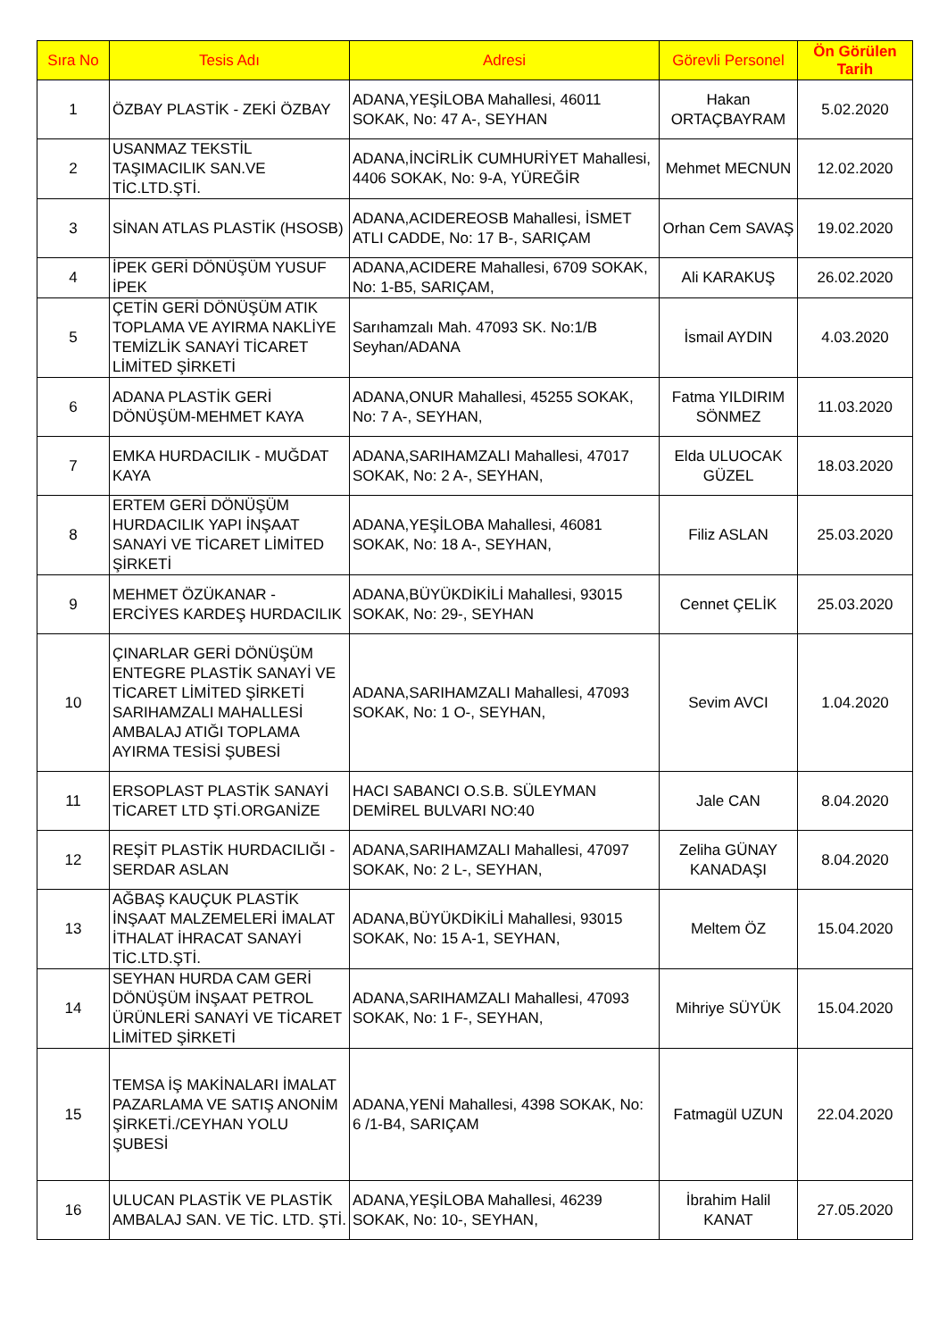| Sıra No | Tesis Adı | Adresi | Görevli Personel | Ön Görülen Tarih |
| --- | --- | --- | --- | --- |
| 1 | ÖZBAY PLASTİK - ZEKİ ÖZBAY | ADANA,YEŞİLOBA Mahallesi, 46011 SOKAK, No: 47 A-, SEYHAN | Hakan ORTAÇBAYRAM | 5.02.2020 |
| 2 | USANMAZ TEKSTİL TAŞIMACILIK SAN.VE TİC.LTD.ŞTİ. | ADANA,İNCİRLİK CUMHURİYET Mahallesi, 4406 SOKAK, No: 9-A, YÜREĞİR | Mehmet MECNUN | 12.02.2020 |
| 3 | SİNAN ATLAS PLASTİK (HSOSB) | ADANA,ACIDEREOSB Mahallesi, İSMET ATLI CADDE, No: 17 B-, SARIÇAM | Orhan Cem SAVAŞ | 19.02.2020 |
| 4 | İPEK GERİ DÖNÜŞÜM YUSUF İPEK | ADANA,ACIDERE Mahallesi, 6709 SOKAK, No: 1-B5, SARIÇAM, | Ali KARAKUŞ | 26.02.2020 |
| 5 | ÇETİN GERİ DÖNÜŞÜM ATIK TOPLAMA VE AYIRMA NAKLİYE TEMİZLİK SANAYİ TİCARET LİMİTED ŞİRKETİ | Sarıhamzalı Mah. 47093 SK. No:1/B Seyhan/ADANA | İsmail AYDIN | 4.03.2020 |
| 6 | ADANA PLASTİK GERİ DÖNÜŞÜM-MEHMET KAYA | ADANA,ONUR Mahallesi, 45255 SOKAK, No: 7 A-, SEYHAN, | Fatma YILDIRIM SÖNMEZ | 11.03.2020 |
| 7 | EMKA HURDACILIK - MUĞDAT KAYA | ADANA,SARIHAMZALI Mahallesi, 47017 SOKAK, No: 2 A-, SEYHAN, | Elda ULUOCAK GÜZEL | 18.03.2020 |
| 8 | ERTEM GERİ DÖNÜŞÜM HURDACILIK YAPI İNŞAAT SANAYİ VE TİCARET LİMİTED ŞİRKETİ | ADANA,YEŞİLOBA Mahallesi, 46081 SOKAK, No: 18 A-, SEYHAN, | Filiz ASLAN | 25.03.2020 |
| 9 | MEHMET ÖZÜKANAR - ERCİYES KARDEŞ HURDACILIK | ADANA,BÜYÜKDİKİLİ Mahallesi, 93015 SOKAK, No: 29-, SEYHAN | Cennet ÇELİK | 25.03.2020 |
| 10 | ÇINARLAR GERİ DÖNÜŞÜM ENTEGRE PLASTİK SANAYİ VE TİCARET LİMİTED ŞİRKETİ SARIHAMZALI MAHALLESİ AMBALAJ ATIĞI TOPLAMA AYIRMA TESİSİ ŞUBESİ | ADANA,SARIHAMZALI Mahallesi, 47093 SOKAK, No: 1 O-, SEYHAN, | Sevim AVCI | 1.04.2020 |
| 11 | ERSOPLAST PLASTİK SANAYİ TİCARET LTD ŞTİ.ORGANİZE | HACI SABANCI O.S.B. SÜLEYMAN DEMİREL BULVARI NO:40 | Jale CAN | 8.04.2020 |
| 12 | REŞİT PLASTİK HURDACILIĞI - SERDAR ASLAN | ADANA,SARIHAMZALI Mahallesi, 47097 SOKAK, No: 2 L-, SEYHAN, | Zeliha GÜNAY KANADAŞI | 8.04.2020 |
| 13 | AĞBAŞ KAUÇUK PLASTİK İNŞAAT MALZEMELERİ İMALAT İTHALAT İHRACAT SANAYİ TİC.LTD.ŞTİ. | ADANA,BÜYÜKDİKİLİ Mahallesi, 93015 SOKAK, No: 15 A-1, SEYHAN, | Meltem ÖZ | 15.04.2020 |
| 14 | SEYHAN HURDA CAM GERİ DÖNÜŞÜM İNŞAAT PETROL ÜRÜNLERİ SANAYİ VE TİCARET LİMİTED ŞİRKETİ | ADANA,SARIHAMZALI Mahallesi, 47093 SOKAK, No: 1 F-, SEYHAN, | Mihriye SÜYÜK | 15.04.2020 |
| 15 | TEMSA İŞ MAKİNALARI İMALAT PAZARLAMA VE SATIŞ ANONİM ŞİRKETİ./CEYHAN YOLU ŞUBESİ | ADANA,YENİ Mahallesi, 4398 SOKAK, No: 6 /1-B4, SARIÇAM | Fatmagül UZUN | 22.04.2020 |
| 16 | ULUCAN PLASTİK VE PLASTİK AMBALAJ SAN. VE TİC. LTD. ŞTİ. | ADANA,YEŞİLOBA Mahallesi, 46239 SOKAK, No: 10-, SEYHAN, | İbrahim Halil KANAT | 27.05.2020 |